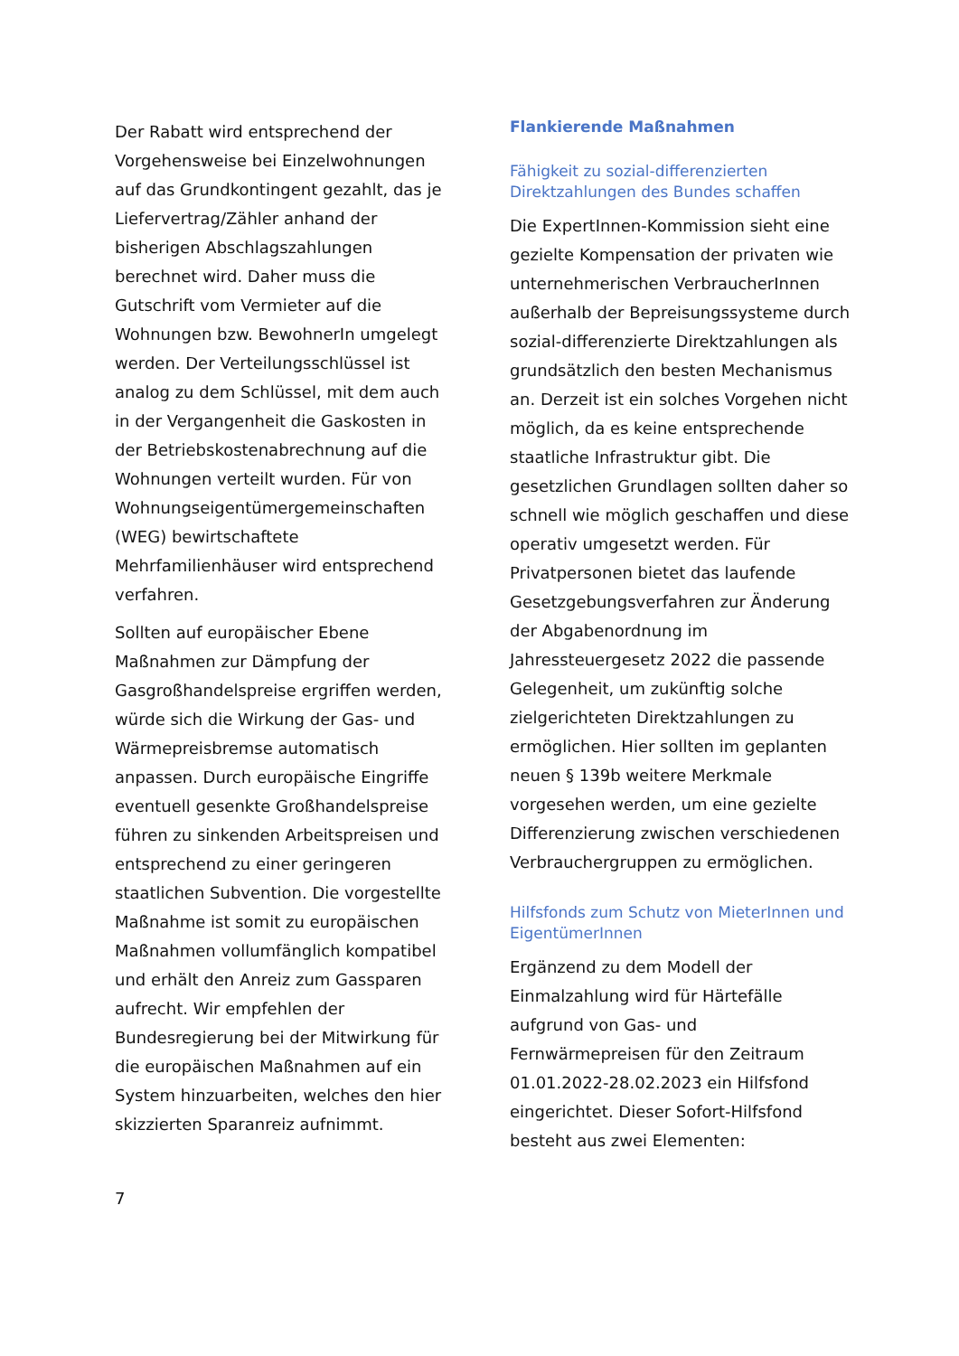Der Rabatt wird entsprechend der Vorgehensweise bei Einzelwohnungen auf das Grundkontingent gezahlt, das je Liefervertrag/Zähler anhand der bisherigen Abschlagszahlungen berechnet wird. Daher muss die Gutschrift vom Vermieter auf die Wohnungen bzw. BewohnerIn umgelegt werden. Der Verteilungsschlüssel ist analog zu dem Schlüssel, mit dem auch in der Vergangenheit die Gaskosten in der Betriebskostenabrechnung auf die Wohnungen verteilt wurden. Für von Wohnungseigentümergemeinschaften (WEG) bewirtschaftete Mehrfamilienhäuser wird entsprechend verfahren.
Sollten auf europäischer Ebene Maßnahmen zur Dämpfung der Gasgroßhandelspreise ergriffen werden, würde sich die Wirkung der Gas- und Wärmepreisbremse automatisch anpassen. Durch europäische Eingriffe eventuell gesenkte Großhandelspreise führen zu sinkenden Arbeitspreisen und entsprechend zu einer geringeren staatlichen Subvention. Die vorgestellte Maßnahme ist somit zu europäischen Maßnahmen vollumfänglich kompatibel und erhält den Anreiz zum Gassparen aufrecht. Wir empfehlen der Bundesregierung bei der Mitwirkung für die europäischen Maßnahmen auf ein System hinzuarbeiten, welches den hier skizzierten Sparanreiz aufnimmt.
Flankierende Maßnahmen
Fähigkeit zu sozial-differenzierten Direktzahlungen des Bundes schaffen
Die ExpertInnen-Kommission sieht eine gezielte Kompensation der privaten wie unternehmerischen VerbraucherInnen außerhalb der Bepreisungssysteme durch sozial-differenzierte Direktzahlungen als grundsätzlich den besten Mechanismus an. Derzeit ist ein solches Vorgehen nicht möglich, da es keine entsprechende staatliche Infrastruktur gibt. Die gesetzlichen Grundlagen sollten daher so schnell wie möglich geschaffen und diese operativ umgesetzt werden. Für Privatpersonen bietet das laufende Gesetzgebungsverfahren zur Änderung der Abgabenordnung im Jahressteuergesetz 2022 die passende Gelegenheit, um zukünftig solche zielgerichteten Direktzahlungen zu ermöglichen. Hier sollten im geplanten neuen § 139b weitere Merkmale vorgesehen werden, um eine gezielte Differenzierung zwischen verschiedenen Verbrauchergruppen zu ermöglichen.
Hilfsfonds zum Schutz von MieterInnen und EigentümerInnen
Ergänzend zu dem Modell der Einmalzahlung wird für Härtefälle aufgrund von Gas- und Fernwärmepreisen für den Zeitraum 01.01.2022-28.02.2023 ein Hilfsfond eingerichtet. Dieser Sofort-Hilfsfond besteht aus zwei Elementen:
7